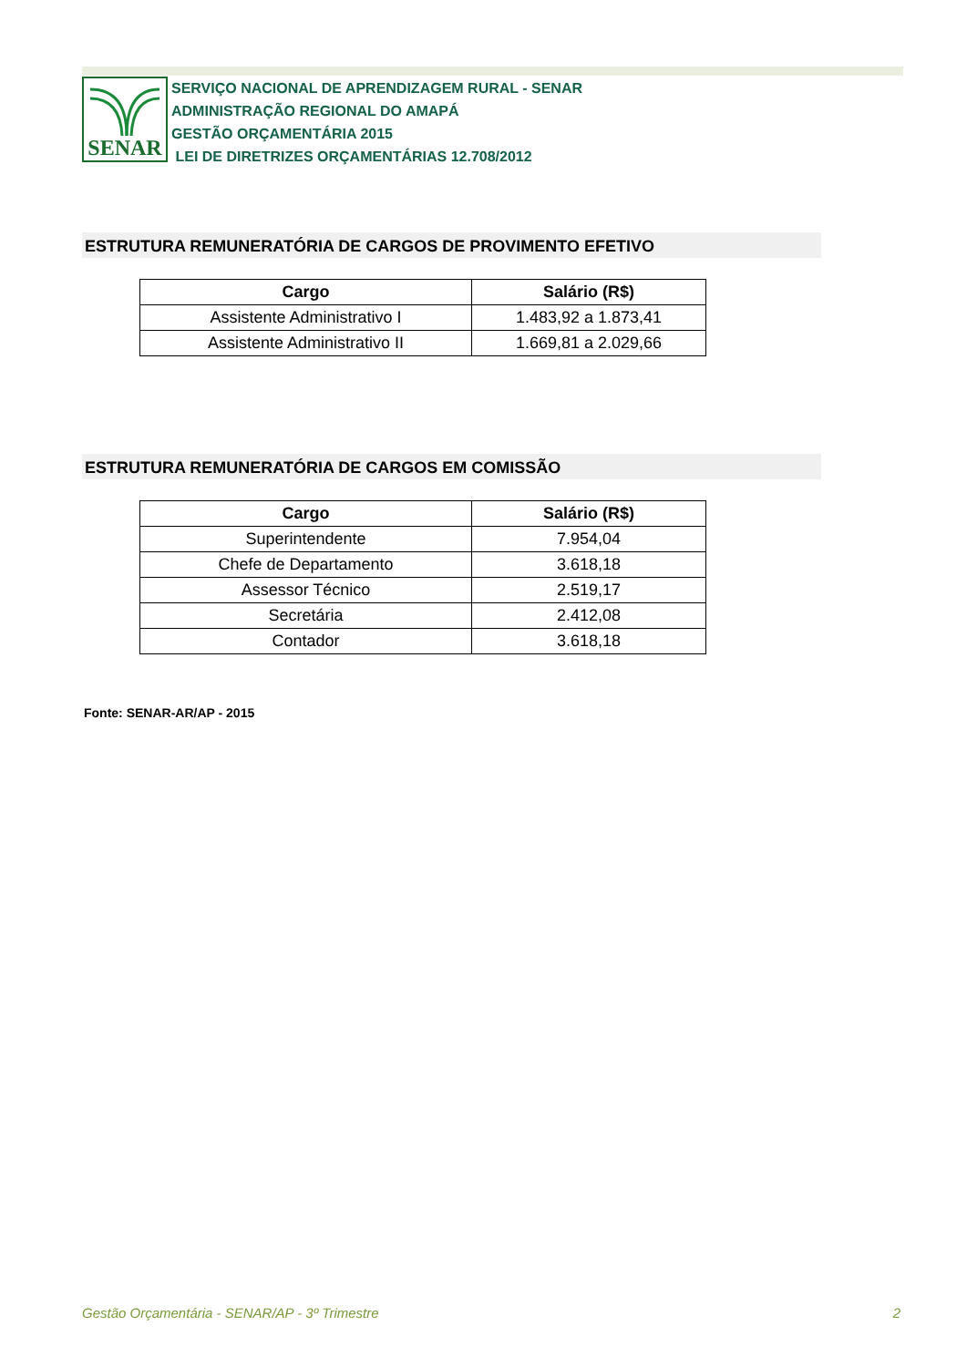SENAR
SERVIÇO NACIONAL DE APRENDIZAGEM RURAL - SENAR
ADMINISTRAÇÃO REGIONAL DO AMAPÁ
GESTÃO ORÇAMENTÁRIA 2015
LEI DE DIRETRIZES ORÇAMENTÁRIAS 12.708/2012
ESTRUTURA REMUNERATÓRIA DE CARGOS DE PROVIMENTO EFETIVO
| Cargo | Salário (R$) |
| --- | --- |
| Assistente Administrativo I | 1.483,92 a 1.873,41 |
| Assistente Administrativo II | 1.669,81 a 2.029,66 |
ESTRUTURA REMUNERATÓRIA DE CARGOS EM COMISSÃO
| Cargo | Salário (R$) |
| --- | --- |
| Superintendente | 7.954,04 |
| Chefe de Departamento | 3.618,18 |
| Assessor Técnico | 2.519,17 |
| Secretária | 2.412,08 |
| Contador | 3.618,18 |
Fonte: SENAR-AR/AP - 2015
Gestão Orçamentária - SENAR/AP - 3º Trimestre 2